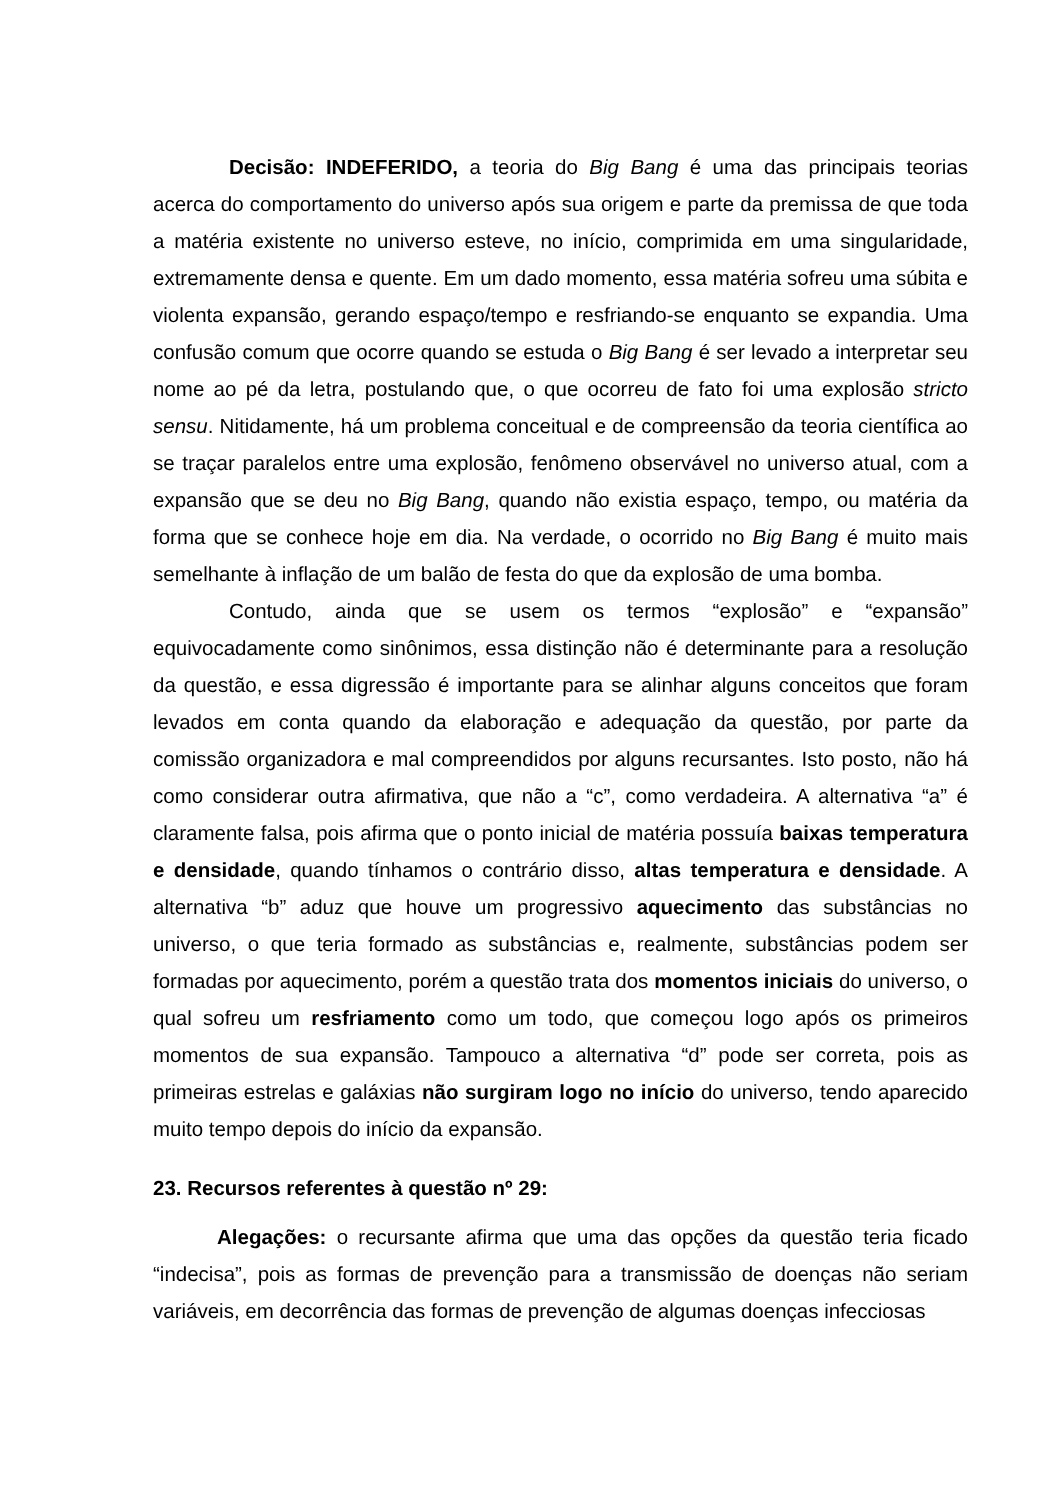Decisão: INDEFERIDO, a teoria do Big Bang é uma das principais teorias acerca do comportamento do universo após sua origem e parte da premissa de que toda a matéria existente no universo esteve, no início, comprimida em uma singularidade, extremamente densa e quente. Em um dado momento, essa matéria sofreu uma súbita e violenta expansão, gerando espaço/tempo e resfriando-se enquanto se expandia. Uma confusão comum que ocorre quando se estuda o Big Bang é ser levado a interpretar seu nome ao pé da letra, postulando que, o que ocorreu de fato foi uma explosão stricto sensu. Nitidamente, há um problema conceitual e de compreensão da teoria científica ao se traçar paralelos entre uma explosão, fenômeno observável no universo atual, com a expansão que se deu no Big Bang, quando não existia espaço, tempo, ou matéria da forma que se conhece hoje em dia. Na verdade, o ocorrido no Big Bang é muito mais semelhante à inflação de um balão de festa do que da explosão de uma bomba.
Contudo, ainda que se usem os termos “explosão” e “expansão” equivocadamente como sinônimos, essa distinção não é determinante para a resolução da questão, e essa digressão é importante para se alinhar alguns conceitos que foram levados em conta quando da elaboração e adequação da questão, por parte da comissão organizadora e mal compreendidos por alguns recursantes. Isto posto, não há como considerar outra afirmativa, que não a “c”, como verdadeira. A alternativa “a” é claramente falsa, pois afirma que o ponto inicial de matéria possuía baixas temperatura e densidade, quando tínhamos o contrário disso, altas temperatura e densidade. A alternativa “b” aduz que houve um progressivo aquecimento das substâncias no universo, o que teria formado as substâncias e, realmente, substâncias podem ser formadas por aquecimento, porém a questão trata dos momentos iniciais do universo, o qual sofreu um resfriamento como um todo, que começou logo após os primeiros momentos de sua expansão. Tampouco a alternativa “d” pode ser correta, pois as primeiras estrelas e galáxias não surgiram logo no início do universo, tendo aparecido muito tempo depois do início da expansão.
23. Recursos referentes à questão nº 29:
Alegações: o recursante afirma que uma das opções da questão teria ficado “indecisa”, pois as formas de prevenção para a transmissão de doenças não seriam variáveis, em decorrência das formas de prevenção de algumas doenças infecciosas